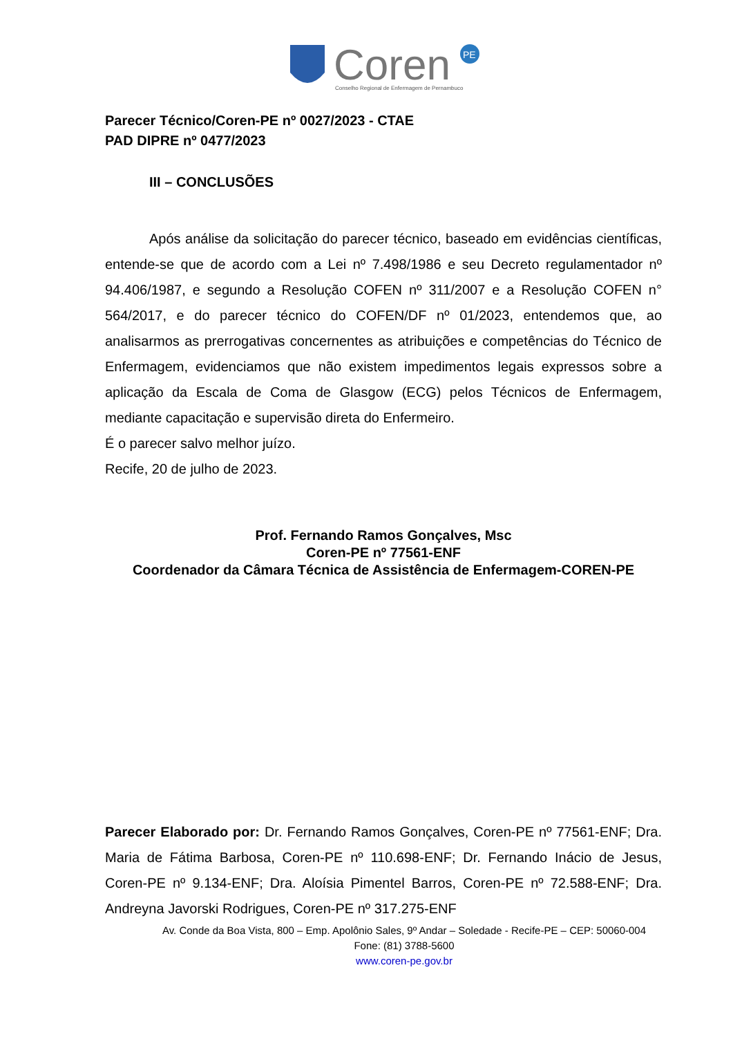Coren
PE
Conselho Regional de Enfermagem de Pernambuco
Parecer Técnico/Coren-PE nº 0027/2023 - CTAE
PAD DIPRE nº 0477/2023
III – CONCLUSÕES
Após análise da solicitação do parecer técnico, baseado em evidências científicas, entende-se que de acordo com a Lei nº 7.498/1986 e seu Decreto regulamentador nº 94.406/1987, e segundo a Resolução COFEN nº 311/2007 e a Resolução COFEN n° 564/2017, e do parecer técnico do COFEN/DF nº 01/2023, entendemos que, ao analisarmos as prerrogativas concernentes as atribuições e competências do Técnico de Enfermagem, evidenciamos que não existem impedimentos legais expressos sobre a aplicação da Escala de Coma de Glasgow (ECG) pelos Técnicos de Enfermagem, mediante capacitação e supervisão direta do Enfermeiro.
É o parecer salvo melhor juízo.
Recife, 20 de julho de 2023.
Prof. Fernando Ramos Gonçalves, Msc
Coren-PE nº 77561-ENF
Coordenador da Câmara Técnica de Assistência de Enfermagem-COREN-PE
Parecer Elaborado por: Dr. Fernando Ramos Gonçalves, Coren-PE nº 77561-ENF; Dra. Maria de Fátima Barbosa, Coren-PE nº 110.698-ENF; Dr. Fernando Inácio de Jesus, Coren-PE nº 9.134-ENF; Dra. Aloísia Pimentel Barros, Coren-PE nº 72.588-ENF; Dra. Andreyna Javorski Rodrigues, Coren-PE nº 317.275-ENF
Av. Conde da Boa Vista, 800 – Emp. Apolônio Sales, 9º Andar – Soledade - Recife-PE – CEP: 50060-004
Fone: (81) 3788-5600
www.coren-pe.gov.br